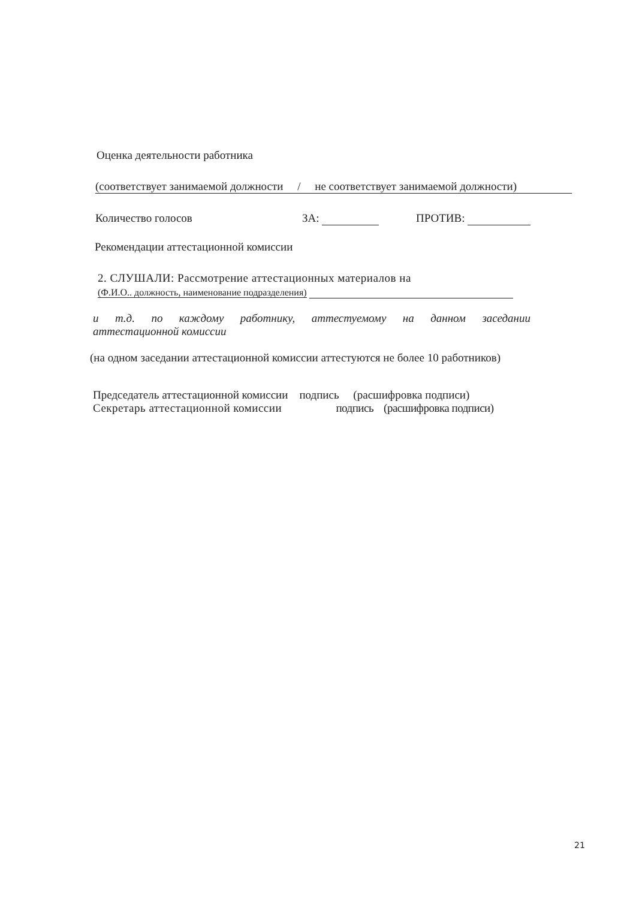Оценка деятельности работника
(соответствует занимаемой должности / не соответствует занимаемой должности)
Количество голосов ЗА: ПРОТИВ:
Рекомендации аттестационной комиссии
2. СЛУШАЛИ: Рассмотрение аттестационных материалов на
(Ф.И.О.. должность, наименование подразделения)
и т.д. по каждому работнику, аттестуемому на данном заседании
аттестационной комиссии
(на одном заседании аттестационной комиссии аттестуются не более 10 работников)
Председатель аттестационной комиссии подпись (расшифровка подписи)
Секретарь аттестационной комиссии подпись (расшифровка подписи)
21